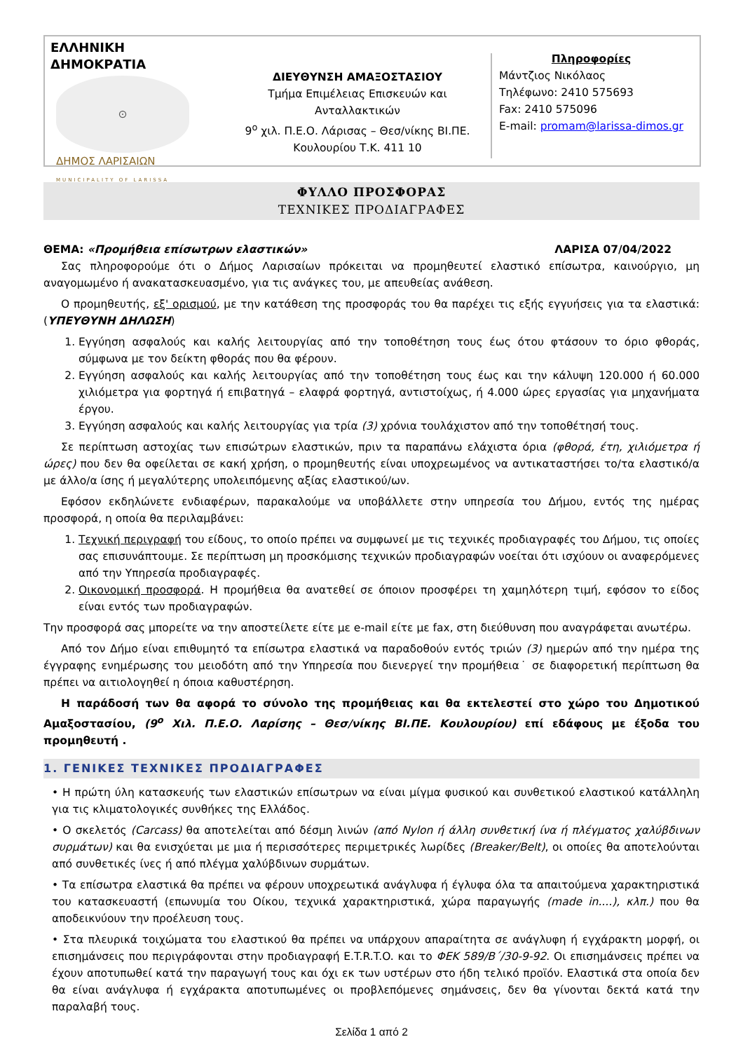ΕΛΛΗΝΙΚΗ ΔΗΜΟΚΡΑΤΙΑ
⊙
ΔΗΜΟΣ ΛΑΡΙΣΑΙΩΝ
MUNICIPALITY OF LARISSA
ΔΙΕΥΘΥΝΣΗ ΑΜΑΞΟΣΤΑΣΙΟΥ
Τμήμα Επιμέλειας Επισκευών και Ανταλλακτικών
9<sup>ο</sup> χιλ. Π.Ε.Ο. Λάρισας – Θεσ/νίκης ΒΙ.ΠΕ.
Κουλουρίου Τ.Κ. 411 10
Πληροφορίες
Μάντζιος Νικόλαος
Τηλέφωνο: 2410 575693
Fax: 2410 575096
E-mail: promam@larissa-dimos.gr
ΦΥΛΛΟ ΠΡΟΣΦΟΡΑΣ
ΤΕΧΝΙΚΕΣ ΠΡΟΔΙΑΓΡΑΦΕΣ
ΘΕΜΑ: «Προμήθεια επίσωτρων ελαστικών» ΛΑΡΙΣΑ 07/04/2022
Σας πληροφορούμε ότι ο Δήμος Λαρισαίων πρόκειται να προμηθευτεί ελαστικό επίσωτρα, καινούργιο, μη αναγομωμένο ή ανακατασκευασμένο, για τις ανάγκες του, με απευθείας ανάθεση.
Ο προμηθευτής, εξ' ορισμού, με την κατάθεση της προσφοράς του θα παρέχει τις εξής εγγυήσεις για τα ελαστικά:(ΥΠΕΥΘΥΝΗ ΔΗΛΩΣΗ)
1. Εγγύηση ασφαλούς και καλής λειτουργίας από την τοποθέτηση τους έως ότου φτάσουν το όριο φθοράς, σύμφωνα με τον δείκτη φθοράς που θα φέρουν.
2. Εγγύηση ασφαλούς και καλής λειτουργίας από την τοποθέτηση τους έως και την κάλυψη 120.000 ή 60.000 χιλιόμετρα για φορτηγά ή επιβατηγά – ελαφρά φορτηγά, αντιστοίχως, ή 4.000 ώρες εργασίας για μηχανήματα έργου.
3. Εγγύηση ασφαλούς και καλής λειτουργίας για τρία (3) χρόνια τουλάχιστον από την τοποθέτησή τους.
Σε περίπτωση αστοχίας των επισώτρων ελαστικών, πριν τα παραπάνω ελάχιστα όρια (φθορά, έτη, χιλιόμετρα ή ώρες) που δεν θα οφείλεται σε κακή χρήση, ο προμηθευτής είναι υποχρεωμένος να αντικαταστήσει το/τα ελαστικό/α με άλλο/α ίσης ή μεγαλύτερης υπολειπόμενης αξίας ελαστικού/ων.
Εφόσον εκδηλώνετε ενδιαφέρων, παρακαλούμε να υποβάλλετε στην υπηρεσία του Δήμου, εντός της ημέρας προσφορά, η οποία θα περιλαμβάνει:
1. Τεχνική περιγραφή του είδους, το οποίο πρέπει να συμφωνεί με τις τεχνικές προδιαγραφές του Δήμου, τις οποίες σας επισυνάπτουμε. Σε περίπτωση μη προσκόμισης τεχνικών προδιαγραφών νοείται ότι ισχύουν οι αναφερόμενες από την Υπηρεσία προδιαγραφές.
2. Οικονομική προσφορά. Η προμήθεια θα ανατεθεί σε όποιον προσφέρει τη χαμηλότερη τιμή, εφόσον το είδος είναι εντός των προδιαγραφών.
Την προσφορά σας μπορείτε να την αποστείλετε είτε με e-mail είτε με fax, στη διεύθυνση που αναγράφεται ανωτέρω.
Από τον Δήμο είναι επιθυμητό τα επίσωτρα ελαστικά να παραδοθούν εντός τριών (3) ημερών από την ημέρα της έγγραφης ενημέρωσης του μειοδότη από την Υπηρεσία που διενεργεί την προμήθεια˙ σε διαφορετική περίπτωση θα πρέπει να αιτιολογηθεί η όποια καθυστέρηση.
Η παράδοσή των θα αφορά το σύνολο της προμήθειας και θα εκτελεστεί στο χώρο του Δημοτικού Αμαξοστασίου, (9<sup>ο</sup> Χιλ. Π.Ε.Ο. Λαρίσης – Θεσ/νίκης ΒΙ.ΠΕ. Κουλουρίου) επί εδάφους με έξοδα του προμηθευτή .
1. ΓΕΝΙΚΕΣ ΤΕΧΝΙΚΕΣ ΠΡΟΔΙΑΓΡΑΦΕΣ
• Η πρώτη ύλη κατασκευής των ελαστικών επίσωτρων να είναι μίγμα φυσικού και συνθετικού ελαστικού κατάλληλη για τις κλιματολογικές συνθήκες της Ελλάδος.
• Ο σκελετός (Carcass) θα αποτελείται από δέσμη λινών (από Nylon ή άλλη συνθετική ίνα ή πλέγματος χαλύβδινων συρμάτων) και θα ενισχύεται με μια ή περισσότερες περιμετρικές λωρίδες (Breaker/Belt), οι οποίες θα αποτελούνται από συνθετικές ίνες ή από πλέγμα χαλύβδινων συρμάτων.
• Τα επίσωτρα ελαστικά θα πρέπει να φέρουν υποχρεωτικά ανάγλυφα ή έγλυφα όλα τα απαιτούμενα χαρακτηριστικά του κατασκευαστή (επωνυμία του Οίκου, τεχνικά χαρακτηριστικά, χώρα παραγωγής (made in....), κλπ.) που θα αποδεικνύουν την προέλευση τους.
• Στα πλευρικά τοιχώματα του ελαστικού θα πρέπει να υπάρχουν απαραίτητα σε ανάγλυφη ή εγχάρακτη μορφή, οι επισημάνσεις που περιγράφονται στην προδιαγραφή E.T.R.T.O. και το ΦΕΚ 589/Β΄/30-9-92. Οι επισημάνσεις πρέπει να έχουν αποτυπωθεί κατά την παραγωγή τους και όχι εκ των υστέρων στο ήδη τελικό προϊόν. Ελαστικά στα οποία δεν θα είναι ανάγλυφα ή εγχάρακτα αποτυπωμένες οι προβλεπόμενες σημάνσεις, δεν θα γίνονται δεκτά κατά την παραλαβή τους.
Σελίδα 1 από 2